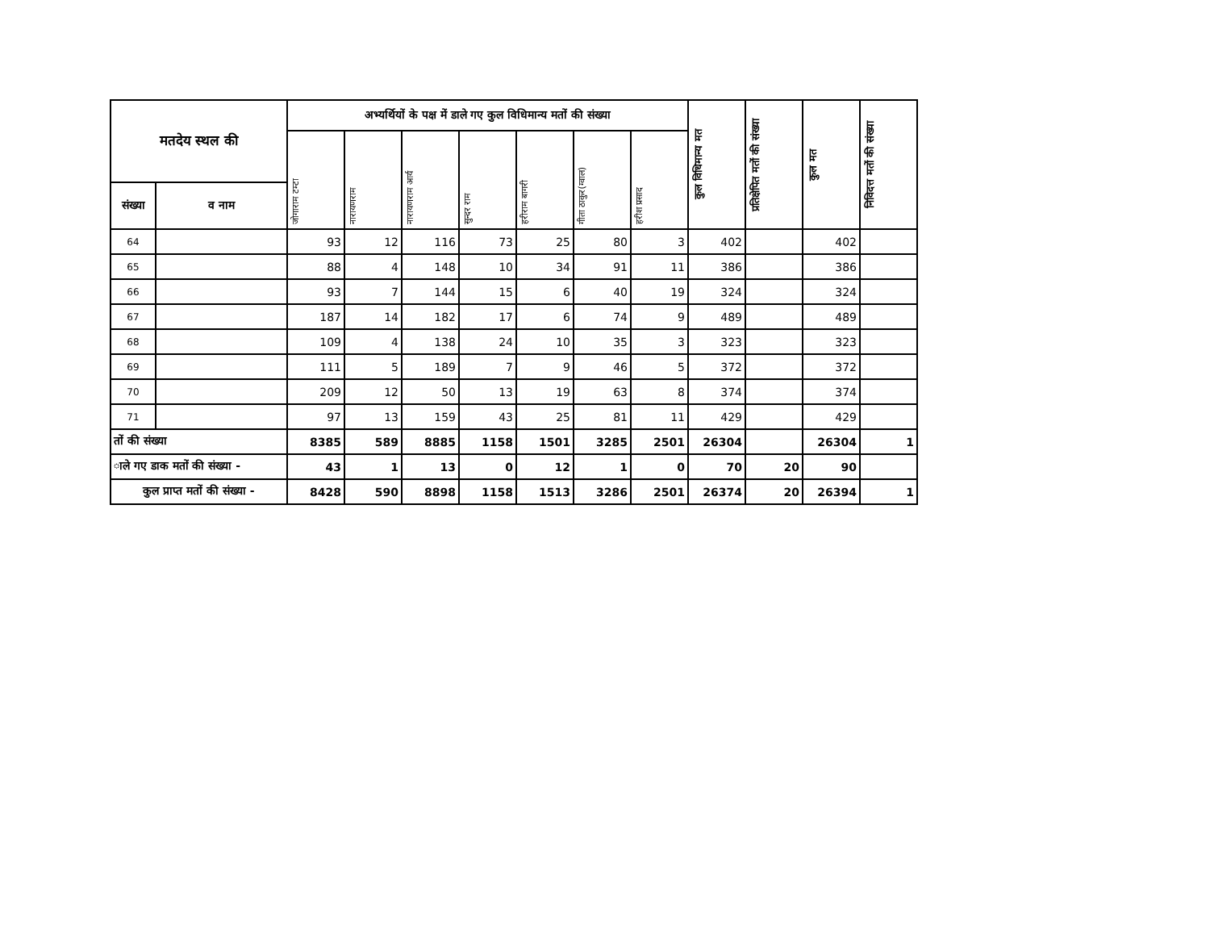| मतदेय स्थल की | | अभ्यर्थियों के पक्ष में डाले गए कुल विधिमान्य मतों की संख्या | | | | | | | कुल विधिमान्य मत | प्रतिक्षेपित मतों की संख्या | कुल मत | निविदत्त मतों की संख्या |
| --- | --- | --- | --- | --- | --- | --- | --- | --- | --- | --- | --- | --- |
| | | जोगाराम टम्टा | नारायणराम | नारायणराम आर्य | सुन्दर राम | हरीराम बागरी | गीता ठाकुर(ग्वाल) | हरीश प्रसाद | | | | |
| संख्या | व नाम | | | | | | | | | | | |
| 64 | | 93 | 12 | 116 | 73 | 25 | 80 | 3 | 402 | | 402 | |
| 65 | | 88 | 4 | 148 | 10 | 34 | 91 | 11 | 386 | | 386 | |
| 66 | | 93 | 7 | 144 | 15 | 6 | 40 | 19 | 324 | | 324 | |
| 67 | | 187 | 14 | 182 | 17 | 6 | 74 | 9 | 489 | | 489 | |
| 68 | | 109 | 4 | 138 | 24 | 10 | 35 | 3 | 323 | | 323 | |
| 69 | | 111 | 5 | 189 | 7 | 9 | 46 | 5 | 372 | | 372 | |
| 70 | | 209 | 12 | 50 | 13 | 19 | 63 | 8 | 374 | | 374 | |
| 71 | | 97 | 13 | 159 | 43 | 25 | 81 | 11 | 429 | | 429 | |
| तों की संख्या | | 8385 | 589 | 8885 | 1158 | 1501 | 3285 | 2501 | 26304 | | 26304 | 1 |
| ाले गए डाक मतों की संख्या - | | 43 | 1 | 13 | 0 | 12 | 1 | 0 | 70 | 20 | 90 | |
| कुल प्राप्त मतों की संख्या - | | 8428 | 590 | 8898 | 1158 | 1513 | 3286 | 2501 | 26374 | 20 | 26394 | 1 |